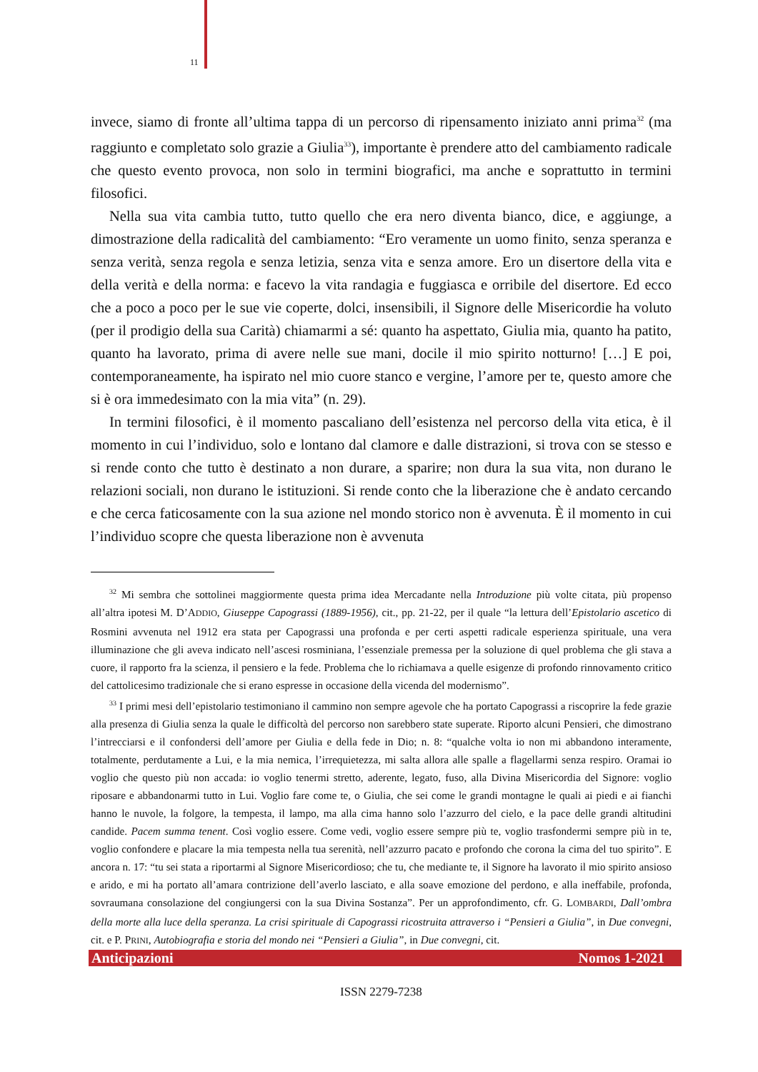11
invece, siamo di fronte all’ultima tappa di un percorso di ripensamento iniziato anni prima<sup>32</sup> (ma raggiunto e completato solo grazie a Giulia<sup>33</sup>), importante è prendere atto del cambiamento radicale che questo evento provoca, non solo in termini biografici, ma anche e soprattutto in termini filosofici.
Nella sua vita cambia tutto, tutto quello che era nero diventa bianco, dice, e aggiunge, a dimostrazione della radicalità del cambiamento: “Ero veramente un uomo finito, senza speranza e senza verità, senza regola e senza letizia, senza vita e senza amore. Ero un disertore della vita e della verità e della norma: e facevo la vita randagia e fuggiasca e orribile del disertore. Ed ecco che a poco a poco per le sue vie coperte, dolci, insensibili, il Signore delle Misericordie ha voluto (per il prodigio della sua Carità) chiamarmi a sé: quanto ha aspettato, Giulia mia, quanto ha patito, quanto ha lavorato, prima di avere nelle sue mani, docile il mio spirito notturno! […] E poi, contemporaneamente, ha ispirato nel mio cuore stanco e vergine, l’amore per te, questo amore che si è ora immedesimato con la mia vita” (n. 29).
In termini filosofici, è il momento pascaliano dell’esistenza nel percorso della vita etica, è il momento in cui l’individuo, solo e lontano dal clamore e dalle distrazioni, si trova con se stesso e si rende conto che tutto è destinato a non durare, a sparire; non dura la sua vita, non durano le relazioni sociali, non durano le istituzioni. Si rende conto che la liberazione che è andato cercando e che cerca faticosamente con la sua azione nel mondo storico non è avvenuta. È il momento in cui l’individuo scopre che questa liberazione non è avvenuta
<sup>32</sup> Mi sembra che sottolinei maggiormente questa prima idea Mercadante nella Introduzione più volte citata, più propenso all’altra ipotesi M. D’ADDIO, Giuseppe Capograssi (1889-1956), cit., pp. 21-22, per il quale “la lettura dell’Epistolario ascetico di Rosmini avvenuta nel 1912 era stata per Capograssi una profonda e per certi aspetti radicale esperienza spirituale, una vera illuminazione che gli aveva indicato nell’ascesi rosminiana, l’essenziale premessa per la soluzione di quel problema che gli stava a cuore, il rapporto fra la scienza, il pensiero e la fede. Problema che lo richiamava a quelle esigenze di profondo rinnovamento critico del cattolicesimo tradizionale che si erano espresse in occasione della vicenda del modernismo”.
<sup>33</sup> I primi mesi dell’epistolario testimoniano il cammino non sempre agevole che ha portato Capograssi a riscoprire la fede grazie alla presenza di Giulia senza la quale le difficoltà del percorso non sarebbero state superate. Riporto alcuni Pensieri, che dimostrano l’intrecciarsi e il confondersi dell’amore per Giulia e della fede in Dio; n. 8: “qualche volta io non mi abbandono interamente, totalmente, perdutamente a Lui, e la mia nemica, l’irrequietezza, mi salta allora alle spalle a flagellarmi senza respiro. Oramai io voglio che questo più non accada: io voglio tenermi stretto, aderente, legato, fuso, alla Divina Misericordia del Signore: voglio riposare e abbandonarmi tutto in Lui. Voglio fare come te, o Giulia, che sei come le grandi montagne le quali ai piedi e ai fianchi hanno le nuvole, la folgore, la tempesta, il lampo, ma alla cima hanno solo l’azzurro del cielo, e la pace delle grandi altitudini candide. Pacem summa tenent. Così voglio essere. Come vedi, voglio essere sempre più te, voglio trasfondermi sempre più in te, voglio confondere e placare la mia tempesta nella tua serenità, nell’azzurro pacato e profondo che corona la cima del tuo spirito”. E ancora n. 17: “tu sei stata a riportarmi al Signore Misericordioso; che tu, che mediante te, il Signore ha lavorato il mio spirito ansioso e arido, e mi ha portato all’amara contrizione dell’averlo lasciato, e alla soave emozione del perdono, e alla ineffabile, profonda, sovraumana consolazione del congiungersi con la sua Divina Sostanza”. Per un approfondimento, cfr. G. LOMBARDI, Dall’ombra della morte alla luce della speranza. La crisi spirituale di Capograssi ricostruita attraverso i “Pensieri a Giulia”, in Due convegni, cit. e P. PRINI, Autobiografia e storia del mondo nei “Pensieri a Giulia”, in Due convegni, cit.
Anticipazioni Nomos 1-2021
ISSN 2279-7238